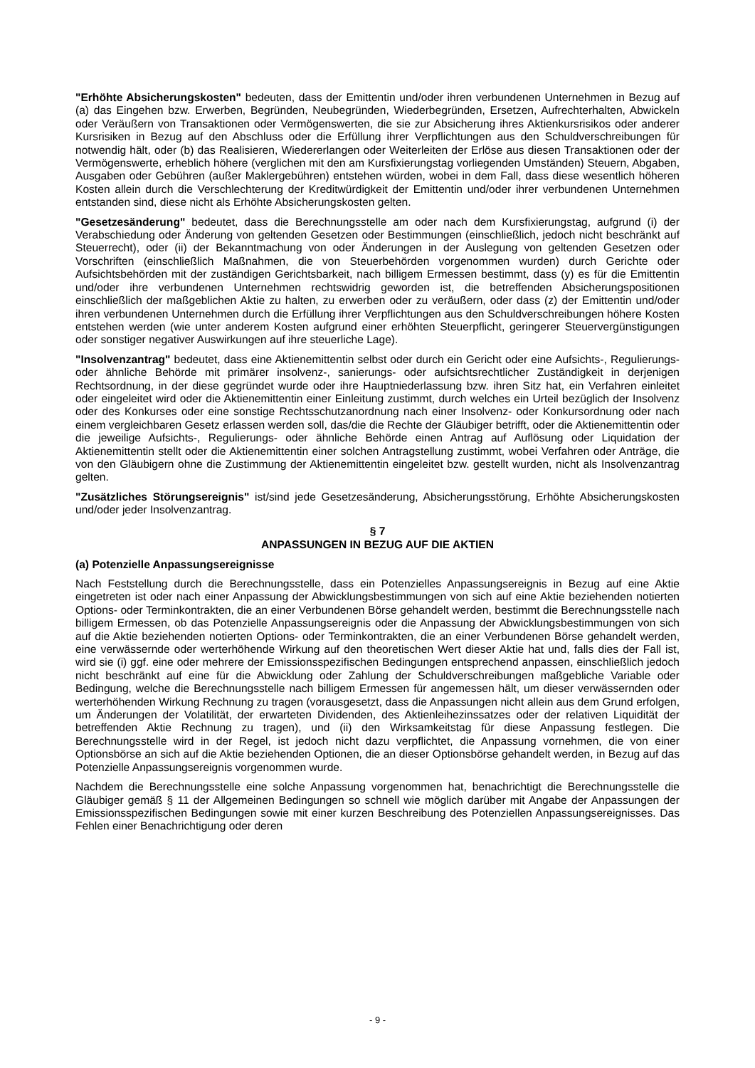"Erhöhte Absicherungskosten" bedeuten, dass der Emittentin und/oder ihren verbundenen Unternehmen in Bezug auf (a) das Eingehen bzw. Erwerben, Begründen, Neubegründen, Wiederbegründen, Ersetzen, Aufrechterhalten, Abwickeln oder Veräußern von Transaktionen oder Vermögenswerten, die sie zur Absicherung ihres Aktienkursrisikos oder anderer Kursrisiken in Bezug auf den Abschluss oder die Erfüllung ihrer Verpflichtungen aus den Schuldverschreibungen für notwendig hält, oder (b) das Realisieren, Wiedererlangen oder Weiterleiten der Erlöse aus diesen Transaktionen oder der Vermögenswerte, erheblich höhere (verglichen mit den am Kursfixierungstag vorliegenden Umständen) Steuern, Abgaben, Ausgaben oder Gebühren (außer Maklergebühren) entstehen würden, wobei in dem Fall, dass diese wesentlich höheren Kosten allein durch die Verschlechterung der Kreditwürdigkeit der Emittentin und/oder ihrer verbundenen Unternehmen entstanden sind, diese nicht als Erhöhte Absicherungskosten gelten.
"Gesetzesänderung" bedeutet, dass die Berechnungsstelle am oder nach dem Kursfixierungstag, aufgrund (i) der Verabschiedung oder Änderung von geltenden Gesetzen oder Bestimmungen (einschließlich, jedoch nicht beschränkt auf Steuerrecht), oder (ii) der Bekanntmachung von oder Änderungen in der Auslegung von geltenden Gesetzen oder Vorschriften (einschließlich Maßnahmen, die von Steuerbehörden vorgenommen wurden) durch Gerichte oder Aufsichtsbehörden mit der zuständigen Gerichtsbarkeit, nach billigem Ermessen bestimmt, dass (y) es für die Emittentin und/oder ihre verbundenen Unternehmen rechtswidrig geworden ist, die betreffenden Absicherungspositionen einschließlich der maßgeblichen Aktie zu halten, zu erwerben oder zu veräußern, oder dass (z) der Emittentin und/oder ihren verbundenen Unternehmen durch die Erfüllung ihrer Verpflichtungen aus den Schuldverschreibungen höhere Kosten entstehen werden (wie unter anderem Kosten aufgrund einer erhöhten Steuerpflicht, geringerer Steuervergünstigungen oder sonstiger negativer Auswirkungen auf ihre steuerliche Lage).
"Insolvenzantrag" bedeutet, dass eine Aktienemittentin selbst oder durch ein Gericht oder eine Aufsichts-, Regulierungs- oder ähnliche Behörde mit primärer insolvenz-, sanierungs- oder aufsichtsrechtlicher Zuständigkeit in derjenigen Rechtsordnung, in der diese gegründet wurde oder ihre Hauptniederlassung bzw. ihren Sitz hat, ein Verfahren einleitet oder eingeleitet wird oder die Aktienemittentin einer Einleitung zustimmt, durch welches ein Urteil bezüglich der Insolvenz oder des Konkurses oder eine sonstige Rechtsschutzanordnung nach einer Insolvenz- oder Konkursordnung oder nach einem vergleichbaren Gesetz erlassen werden soll, das/die die Rechte der Gläubiger betrifft, oder die Aktienemittentin oder die jeweilige Aufsichts-, Regulierungs- oder ähnliche Behörde einen Antrag auf Auflösung oder Liquidation der Aktienemittentin stellt oder die Aktienemittentin einer solchen Antragstellung zustimmt, wobei Verfahren oder Anträge, die von den Gläubigern ohne die Zustimmung der Aktienemittentin eingeleitet bzw. gestellt wurden, nicht als Insolvenzantrag gelten.
"Zusätzliches Störungsereignis" ist/sind jede Gesetzesänderung, Absicherungsstörung, Erhöhte Absicherungskosten und/oder jeder Insolvenzantrag.
§ 7
ANPASSUNGEN IN BEZUG AUF DIE AKTIEN
(a) Potenzielle Anpassungsereignisse
Nach Feststellung durch die Berechnungsstelle, dass ein Potenzielles Anpassungsereignis in Bezug auf eine Aktie eingetreten ist oder nach einer Anpassung der Abwicklungsbestimmungen von sich auf eine Aktie beziehenden notierten Options- oder Terminkontrakten, die an einer Verbundenen Börse gehandelt werden, bestimmt die Berechnungsstelle nach billigem Ermessen, ob das Potenzielle Anpassungsereignis oder die Anpassung der Abwicklungsbestimmungen von sich auf die Aktie beziehenden notierten Options- oder Terminkontrakten, die an einer Verbundenen Börse gehandelt werden, eine verwässernde oder werterhöhende Wirkung auf den theoretischen Wert dieser Aktie hat und, falls dies der Fall ist, wird sie (i) ggf. eine oder mehrere der Emissionsspezifischen Bedingungen entsprechend anpassen, einschließlich jedoch nicht beschränkt auf eine für die Abwicklung oder Zahlung der Schuldverschreibungen maßgebliche Variable oder Bedingung, welche die Berechnungsstelle nach billigem Ermessen für angemessen hält, um dieser verwässernden oder werterhöhenden Wirkung Rechnung zu tragen (vorausgesetzt, dass die Anpassungen nicht allein aus dem Grund erfolgen, um Änderungen der Volatilität, der erwarteten Dividenden, des Aktienleihezinssatzes oder der relativen Liquidität der betreffenden Aktie Rechnung zu tragen), und (ii) den Wirksamkeitstag für diese Anpassung festlegen. Die Berechnungsstelle wird in der Regel, ist jedoch nicht dazu verpflichtet, die Anpassung vornehmen, die von einer Optionsbörse an sich auf die Aktie beziehenden Optionen, die an dieser Optionsbörse gehandelt werden, in Bezug auf das Potenzielle Anpassungsereignis vorgenommen wurde.
Nachdem die Berechnungsstelle eine solche Anpassung vorgenommen hat, benachrichtigt die Berechnungsstelle die Gläubiger gemäß § 11 der Allgemeinen Bedingungen so schnell wie möglich darüber mit Angabe der Anpassungen der Emissionsspezifischen Bedingungen sowie mit einer kurzen Beschreibung des Potenziellen Anpassungsereignisses. Das Fehlen einer Benachrichtigung oder deren
- 9 -